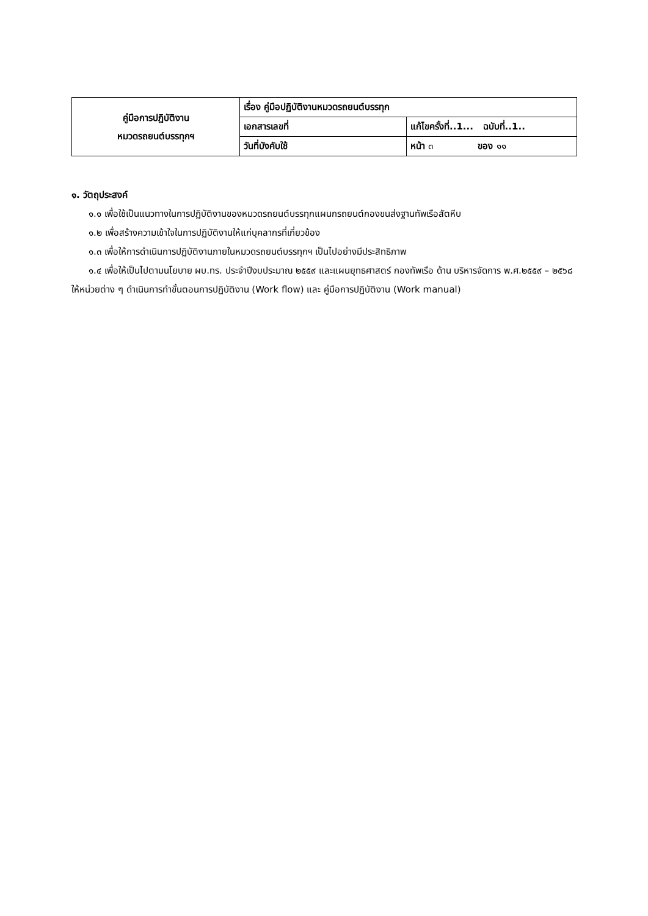| คู่มือการปฏิบัติงาน หมวดรถยนต์บรรทุกฯ | เรื่อง คู่มือปฏิบัติงานหมวดรถยนต์บรรทุก | |
| | เอกสารเลขที่ | แก้ไขครั้งที่..1... ฉบับที่..1.. |
| | วันที่บังคับใช้ | หน้า ๓ ของ ๑๑ |
๑. วัตถุประสงค์
๑.๑ เพื่อใช้เป็นแนวทางในการปฏิบัติงานของหมวดรถยนต์บรรทุกแผนกรถยนต์กองขนส่งฐานทัพเรือสัตหีบ
๑.๒ เพื่อสร้างความเข้าใจในการปฏิบัติงานให้แก่บุคลากรที่เกี่ยวข้อง
๑.๓ เพื่อให้การดำเนินการปฏิบัติงานภายในหมวดรถยนต์บรรทุกฯ เป็นไปอย่างมีประสิทธิภาพ
๑.๔ เพื่อให้เป็นไปตามนโยบาย ผบ.ทร. ประจำปีงบประมาณ ๒๕๕๙ และแผนยุทธศาสตร์ กองทัพเรือ ด้าน บริหารจัดการ พ.ศ.๒๕๕๙ – ๒๕๖๘ ให้หน่วยต่าง ๆ ดำเนินการทำขั้นตอนการปฏิบัติงาน (Work flow) และ คู่มือการปฏิบัติงาน (Work manual)